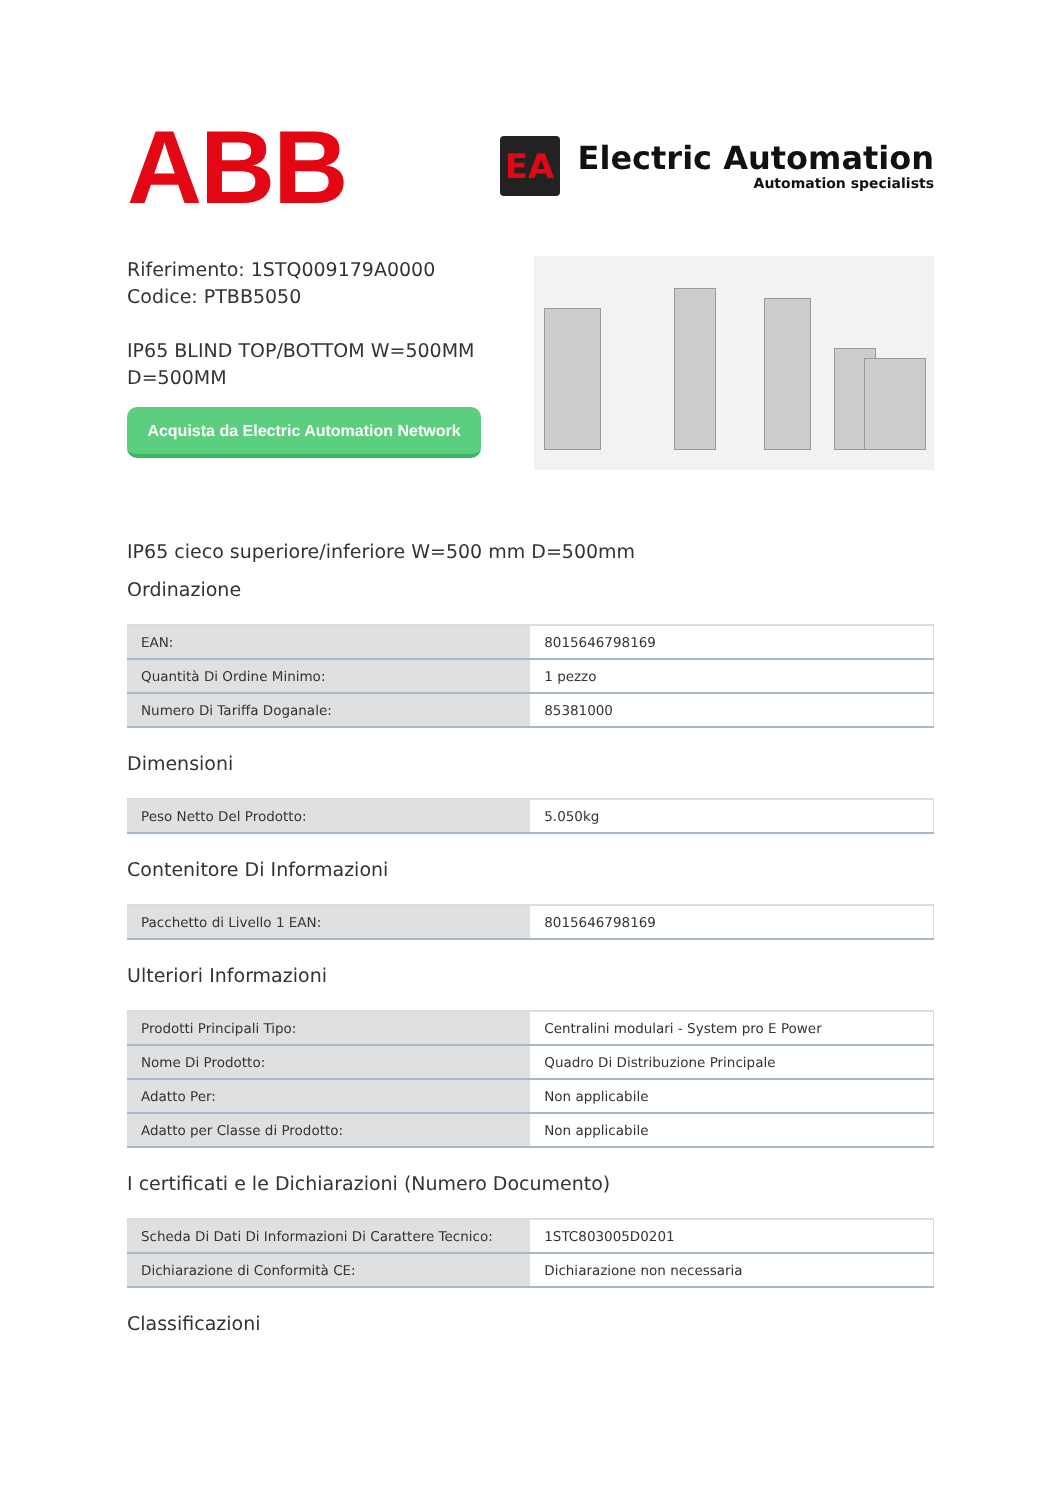ABB
EA
Electric Automation
Automation specialists
Riferimento: 1STQ009179A0000
Codice: PTBB5050
IP65 BLIND TOP/BOTTOM W=500MM
D=500MM
Acquista da Electric Automation Network
IP65 cieco superiore/inferiore W=500 mm D=500mm
Ordinazione
| EAN: | 8015646798169 |
| Quantità Di Ordine Minimo: | 1 pezzo |
| Numero Di Tariffa Doganale: | 85381000 |
Dimensioni
| Peso Netto Del Prodotto: | 5.050kg |
Contenitore Di Informazioni
| Pacchetto di Livello 1 EAN: | 8015646798169 |
Ulteriori Informazioni
| Prodotti Principali Tipo: | Centralini modulari - System pro E Power |
| Nome Di Prodotto: | Quadro Di Distribuzione Principale |
| Adatto Per: | Non applicabile |
| Adatto per Classe di Prodotto: | Non applicabile |
I certificati e le Dichiarazioni (Numero Documento)
| Scheda Di Dati Di Informazioni Di Carattere Tecnico: | 1STC803005D0201 |
| Dichiarazione di Conformità CE: | Dichiarazione non necessaria |
Classificazioni